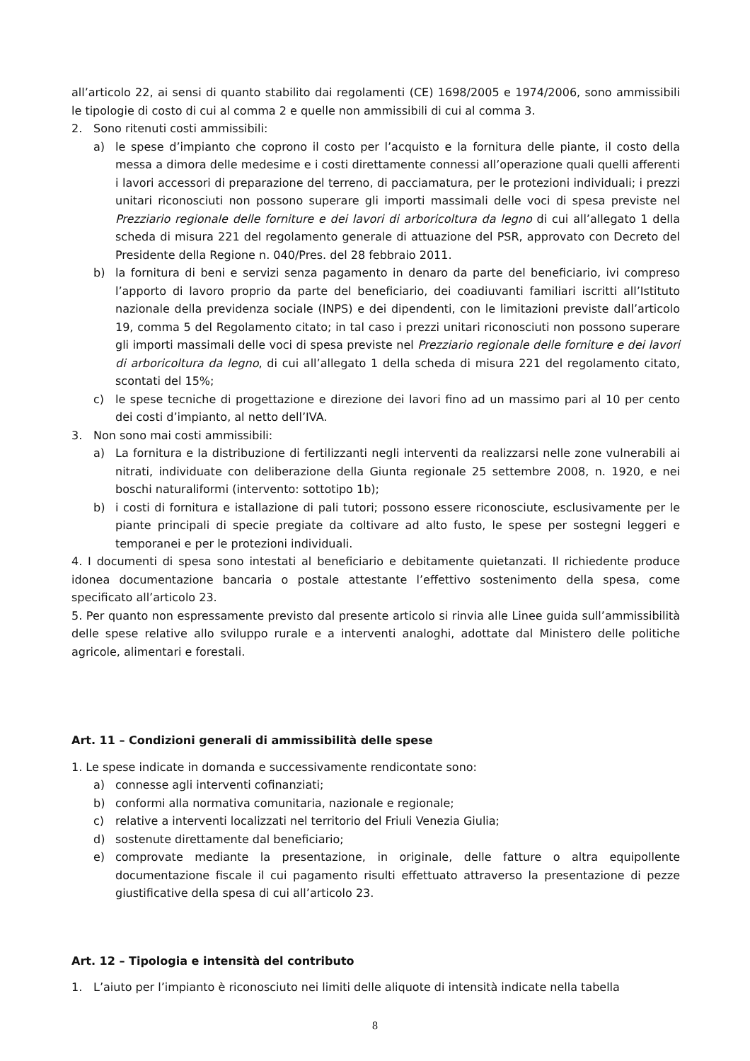all’articolo 22, ai sensi di quanto stabilito dai regolamenti (CE) 1698/2005 e 1974/2006, sono ammissibili le tipologie di costo di cui al comma 2 e quelle non ammissibili di cui al comma 3.
2. Sono ritenuti costi ammissibili:
a) le spese d’impianto che coprono il costo per l’acquisto e la fornitura delle piante, il costo della messa a dimora delle medesime e i costi direttamente connessi all’operazione quali quelli afferenti i lavori accessori di preparazione del terreno, di pacciamatura, per le protezioni individuali; i prezzi unitari riconosciuti non possono superare gli importi massimali delle voci di spesa previste nel Prezziario regionale delle forniture e dei lavori di arboricoltura da legno di cui all’allegato 1 della scheda di misura 221 del regolamento generale di attuazione del PSR, approvato con Decreto del Presidente della Regione n. 040/Pres. del 28 febbraio 2011.
b) la fornitura di beni e servizi senza pagamento in denaro da parte del beneficiario, ivi compreso l’apporto di lavoro proprio da parte del beneficiario, dei coadiuvanti familiari iscritti all’Istituto nazionale della previdenza sociale (INPS) e dei dipendenti, con le limitazioni previste dall’articolo 19, comma 5 del Regolamento citato; in tal caso i prezzi unitari riconosciuti non possono superare gli importi massimali delle voci di spesa previste nel Prezziario regionale delle forniture e dei lavori di arboricoltura da legno, di cui all’allegato 1 della scheda di misura 221 del regolamento citato, scontati del 15%;
c) le spese tecniche di progettazione e direzione dei lavori fino ad un massimo pari al 10 per cento dei costi d’impianto, al netto dell’IVA.
3. Non sono mai costi ammissibili:
a) La fornitura e la distribuzione di fertilizzanti negli interventi da realizzarsi nelle zone vulnerabili ai nitrati, individuate con deliberazione della Giunta regionale 25 settembre 2008, n. 1920, e nei boschi naturaliformi (intervento: sottotipo 1b);
b) i costi di fornitura e istallazione di pali tutori; possono essere riconosciute, esclusivamente per le piante principali di specie pregiate da coltivare ad alto fusto, le spese per sostegni leggeri e temporanei e per le protezioni individuali.
4. I documenti di spesa sono intestati al beneficiario e debitamente quietanzati. Il richiedente produce idonea documentazione bancaria o postale attestante l’effettivo sostenimento della spesa, come specificato all’articolo 23.
5. Per quanto non espressamente previsto dal presente articolo si rinvia alle Linee guida sull’ammissibilità delle spese relative allo sviluppo rurale e a interventi analoghi, adottate dal Ministero delle politiche agricole, alimentari e forestali.
Art. 11 – Condizioni generali di ammissibilità delle spese
1. Le spese indicate in domanda e successivamente rendicontate sono:
a) connesse agli interventi cofinanziati;
b) conformi alla normativa comunitaria, nazionale e regionale;
c) relative a interventi localizzati nel territorio del Friuli Venezia Giulia;
d) sostenute direttamente dal beneficiario;
e) comprovate mediante la presentazione, in originale, delle fatture o altra equipollente documentazione fiscale il cui pagamento risulti effettuato attraverso la presentazione di pezze giustificative della spesa di cui all’articolo 23.
Art. 12 – Tipologia e intensità del contributo
1. L’aiuto per l’impianto è riconosciuto nei limiti delle aliquote di intensità indicate nella tabella
8